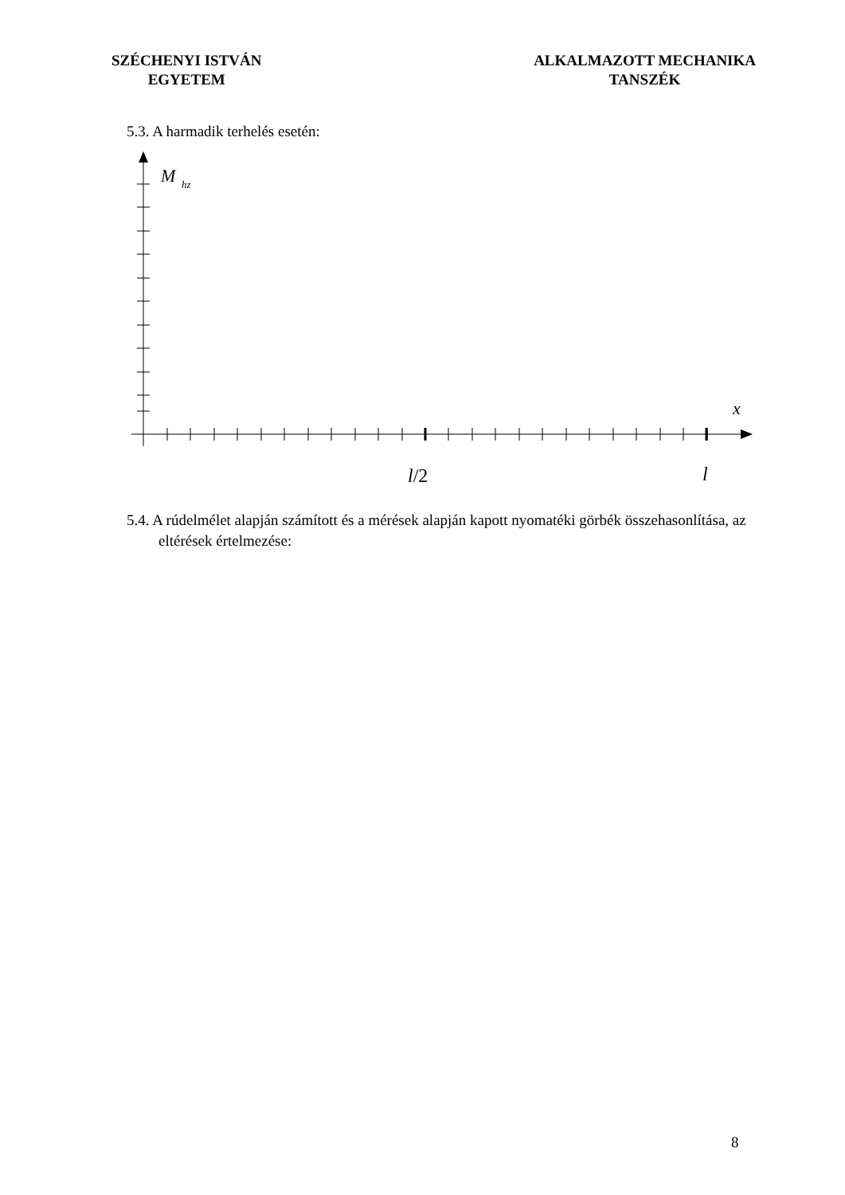SZÉCHENYI ISTVÁN
EGYETEM
ALKALMAZOTT MECHANIKA
TANSZÉK
5.3. A harmadik terhelés esetén:
M
hz
x
l/2
l
5.4. A rúdelmélet alapján számított és a mérések alapján kapott nyomatéki görbék összehasonlítása, az eltérések értelmezése:
8